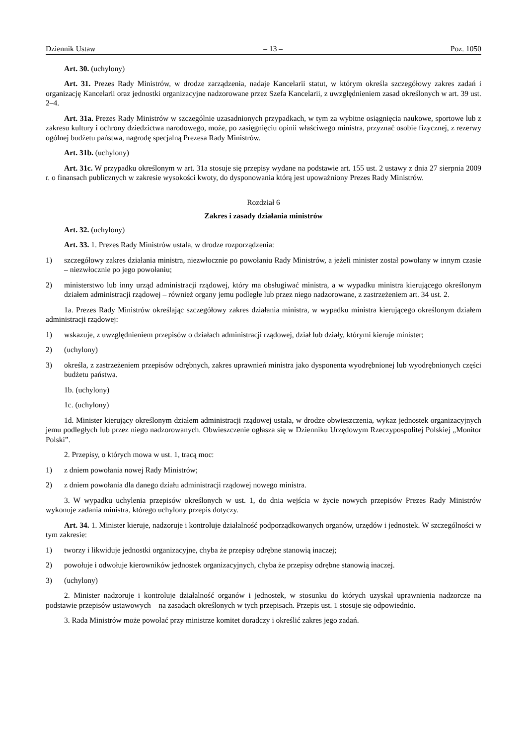Dziennik Ustaw – 13 – Poz. 1050
Art. 30. (uchylony)
Art. 31. Prezes Rady Ministrów, w drodze zarządzenia, nadaje Kancelarii statut, w którym określa szczegółowy zakres zadań i organizację Kancelarii oraz jednostki organizacyjne nadzorowane przez Szefa Kancelarii, z uwzględnieniem zasad określonych w art. 39 ust. 2–4.
Art. 31a. Prezes Rady Ministrów w szczególnie uzasadnionych przypadkach, w tym za wybitne osiągnięcia naukowe, sportowe lub z zakresu kultury i ochrony dziedzictwa narodowego, może, po zasięgnięciu opinii właściwego ministra, przyznać osobie fizycznej, z rezerwy ogólnej budżetu państwa, nagrodę specjalną Prezesa Rady Ministrów.
Art. 31b. (uchylony)
Art. 31c. W przypadku określonym w art. 31a stosuje się przepisy wydane na podstawie art. 155 ust. 2 ustawy z dnia 27 sierpnia 2009 r. o finansach publicznych w zakresie wysokości kwoty, do dysponowania którą jest upoważniony Prezes Rady Ministrów.
Rozdział 6
Zakres i zasady działania ministrów
Art. 32. (uchylony)
Art. 33. 1. Prezes Rady Ministrów ustala, w drodze rozporządzenia:
1) szczegółowy zakres działania ministra, niezwłocznie po powołaniu Rady Ministrów, a jeżeli minister został powołany w innym czasie – niezwłocznie po jego powołaniu;
2) ministerstwo lub inny urząd administracji rządowej, który ma obsługiwać ministra, a w wypadku ministra kierującego określonym działem administracji rządowej – również organy jemu podległe lub przez niego nadzorowane, z zastrzeżeniem art. 34 ust. 2.
1a. Prezes Rady Ministrów określając szczegółowy zakres działania ministra, w wypadku ministra kierującego określonym działem administracji rządowej:
1) wskazuje, z uwzględnieniem przepisów o działach administracji rządowej, dział lub działy, którymi kieruje minister;
2) (uchylony)
3) określa, z zastrzeżeniem przepisów odrębnych, zakres uprawnień ministra jako dysponenta wyodrębnionej lub wyodrębnionych części budżetu państwa.
1b. (uchylony)
1c. (uchylony)
1d. Minister kierujący określonym działem administracji rządowej ustala, w drodze obwieszczenia, wykaz jednostek organizacyjnych jemu podległych lub przez niego nadzorowanych. Obwieszczenie ogłasza się w Dzienniku Urzędowym Rzeczypospolitej Polskiej „Monitor Polski”.
2. Przepisy, o których mowa w ust. 1, tracą moc:
1) z dniem powołania nowej Rady Ministrów;
2) z dniem powołania dla danego działu administracji rządowej nowego ministra.
3. W wypadku uchylenia przepisów określonych w ust. 1, do dnia wejścia w życie nowych przepisów Prezes Rady Ministrów wykonuje zadania ministra, którego uchylony przepis dotyczy.
Art. 34. 1. Minister kieruje, nadzoruje i kontroluje działalność podporządkowanych organów, urzędów i jednostek. W szczególności w tym zakresie:
1) tworzy i likwiduje jednostki organizacyjne, chyba że przepisy odrębne stanowią inaczej;
2) powołuje i odwołuje kierowników jednostek organizacyjnych, chyba że przepisy odrębne stanowią inaczej.
3) (uchylony)
2. Minister nadzoruje i kontroluje działalność organów i jednostek, w stosunku do których uzyskał uprawnienia nadzorcze na podstawie przepisów ustawowych – na zasadach określonych w tych przepisach. Przepis ust. 1 stosuje się odpowiednio.
3. Rada Ministrów może powołać przy ministrze komitet doradczy i określić zakres jego zadań.